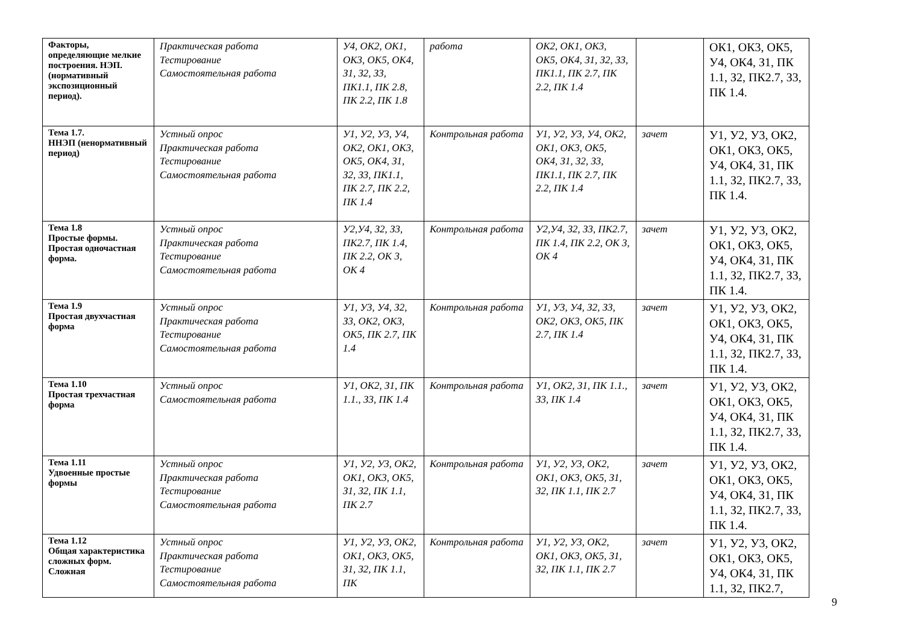| Факторы, определяющие мелкие построения. НЭП.(нормативный экспозиционный период). | Практическая работа Тестирование Самостоятельная работа | У4, ОК2, ОК1, ОК3, ОК5, ОК4, З1, З2, З3, ПК1.1, ПК 2.8, ПК 2.2, ПК 1.8 | работа | ОК2, ОК1, ОК3, ОК5, ОК4, З1, З2, З3, ПК1.1, ПК 2.7, ПК 2.2, ПК 1.4 | | ОК1, ОК3, ОК5, У4, ОК4, З1, ПК 1.1, З2, ПК2.7, З3, ПК 1.4. |
| Тема 1.7. ННЭП (ненормативный период) | Устный опрос Практическая работа Тестирование Самостоятельная работа | У1, У2, У3, У4, ОК2, ОК1, ОК3, ОК5, ОК4, З1, З2, З3, ПК1.1, ПК 2.7, ПК 2.2, ПК 1.4 | Контрольная работа | У1, У2, У3, У4, ОК2, ОК1, ОК3, ОК5, ОК4, З1, З2, З3, ПК1.1, ПК 2.7, ПК 2.2, ПК 1.4 | зачет | У1, У2, У3, ОК2, ОК1, ОК3, ОК5, У4, ОК4, З1, ПК 1.1, З2, ПК2.7, З3, ПК 1.4. |
| Тема 1.8 Простые формы. Простая одночастная форма. | Устный опрос Практическая работа Тестирование Самостоятельная работа | У2,У4, З2, З3, ПК2.7, ПК 1.4, ПК 2.2, ОК 3, ОК 4 | Контрольная работа | У2,У4, З2, З3, ПК2.7, ПК 1.4, ПК 2.2, ОК 3, ОК 4 | зачет | У1, У2, У3, ОК2, ОК1, ОК3, ОК5, У4, ОК4, З1, ПК 1.1, З2, ПК2.7, З3, ПК 1.4. |
| Тема 1.9 Простая двухчастная форма | Устный опрос Практическая работа Тестирование Самостоятельная работа | У1, У3, У4, З2, З3, ОК2, ОК3, ОК5, ПК 2.7, ПК 1.4 | Контрольная работа | У1, У3, У4, З2, З3, ОК2, ОК3, ОК5, ПК 2.7, ПК 1.4 | зачет | У1, У2, У3, ОК2, ОК1, ОК3, ОК5, У4, ОК4, З1, ПК 1.1, З2, ПК2.7, З3, ПК 1.4. |
| Тема 1.10 Простая трехчастная форма | Устный опрос Самостоятельная работа | У1, ОК2, З1, ПК 1.1., З3, ПК 1.4 | Контрольная работа | У1, ОК2, З1, ПК 1.1., З3, ПК 1.4 | зачет | У1, У2, У3, ОК2, ОК1, ОК3, ОК5, У4, ОК4, З1, ПК 1.1, З2, ПК2.7, З3, ПК 1.4. |
| Тема 1.11 Удвоенные простые формы | Устный опрос Практическая работа Тестирование Самостоятельная работа | У1, У2, У3, ОК2, ОК1, ОК3, ОК5, З1, З2, ПК 1.1, ПК 2.7 | Контрольная работа | У1, У2, У3, ОК2, ОК1, ОК3, ОК5, З1, З2, ПК 1.1, ПК 2.7 | зачет | У1, У2, У3, ОК2, ОК1, ОК3, ОК5, У4, ОК4, З1, ПК 1.1, З2, ПК2.7, З3, ПК 1.4. |
| Тема 1.12 Общая характеристика сложных форм. Сложная | Устный опрос Практическая работа Тестирование Самостоятельная работа | У1, У2, У3, ОК2, ОК1, ОК3, ОК5, З1, З2, ПК 1.1, ПК | Контрольная работа | У1, У2, У3, ОК2, ОК1, ОК3, ОК5, З1, З2, ПК 1.1, ПК 2.7 | зачет | У1, У2, У3, ОК2, ОК1, ОК3, ОК5, У4, ОК4, З1, ПК 1.1, З2, ПК2.7, |
9